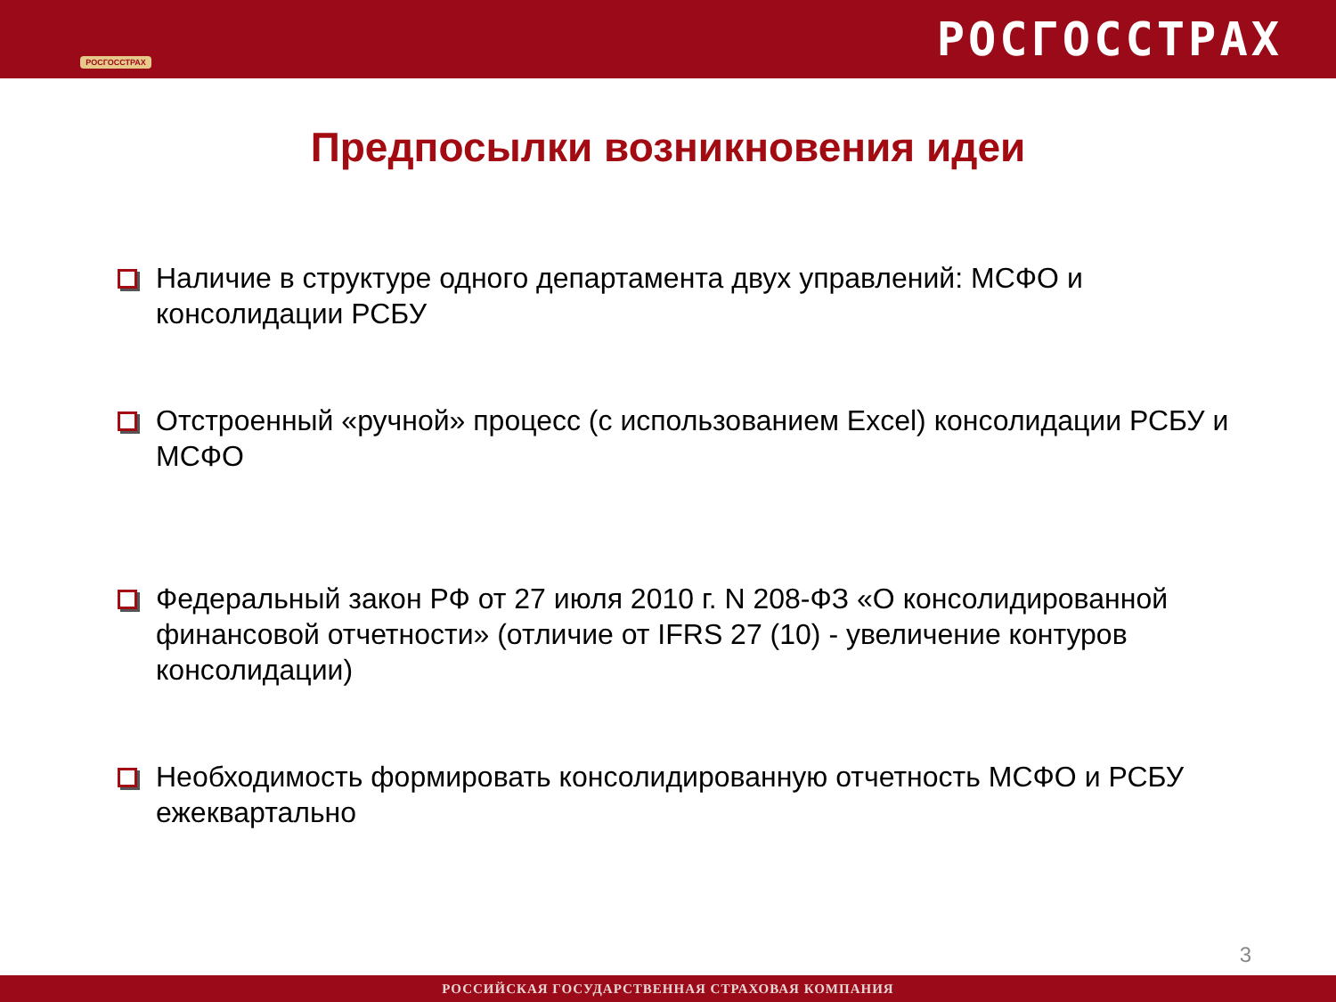РОСГОССТРАХ
РОСГОССТРАХ
Предпосылки возникновения идеи
Наличие в структуре одного департамента двух управлений: МСФО и консолидации РСБУ
Отстроенный «ручной» процесс (с использованием Excel) консолидации РСБУ и МСФО
Федеральный закон РФ от 27 июля 2010 г. N 208-ФЗ «О консолидированной финансовой отчетности» (отличие от IFRS 27 (10) - увеличение контуров консолидации)
Необходимость формировать консолидированную отчетность МСФО и РСБУ ежеквартально
3
РОССИЙСКАЯ ГОСУДАРСТВЕННАЯ СТРАХОВАЯ КОМПАНИЯ